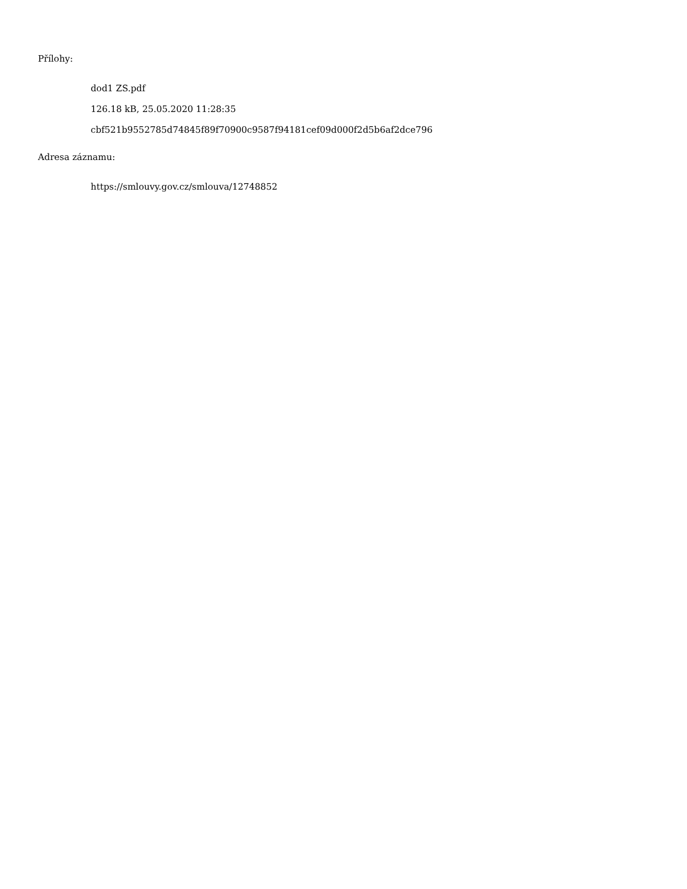Přílohy:
dod1 ZS.pdf
126.18 kB, 25.05.2020 11:28:35
cbf521b9552785d74845f89f70900c9587f94181cef09d000f2d5b6af2dce796
Adresa záznamu:
https://smlouvy.gov.cz/smlouva/12748852